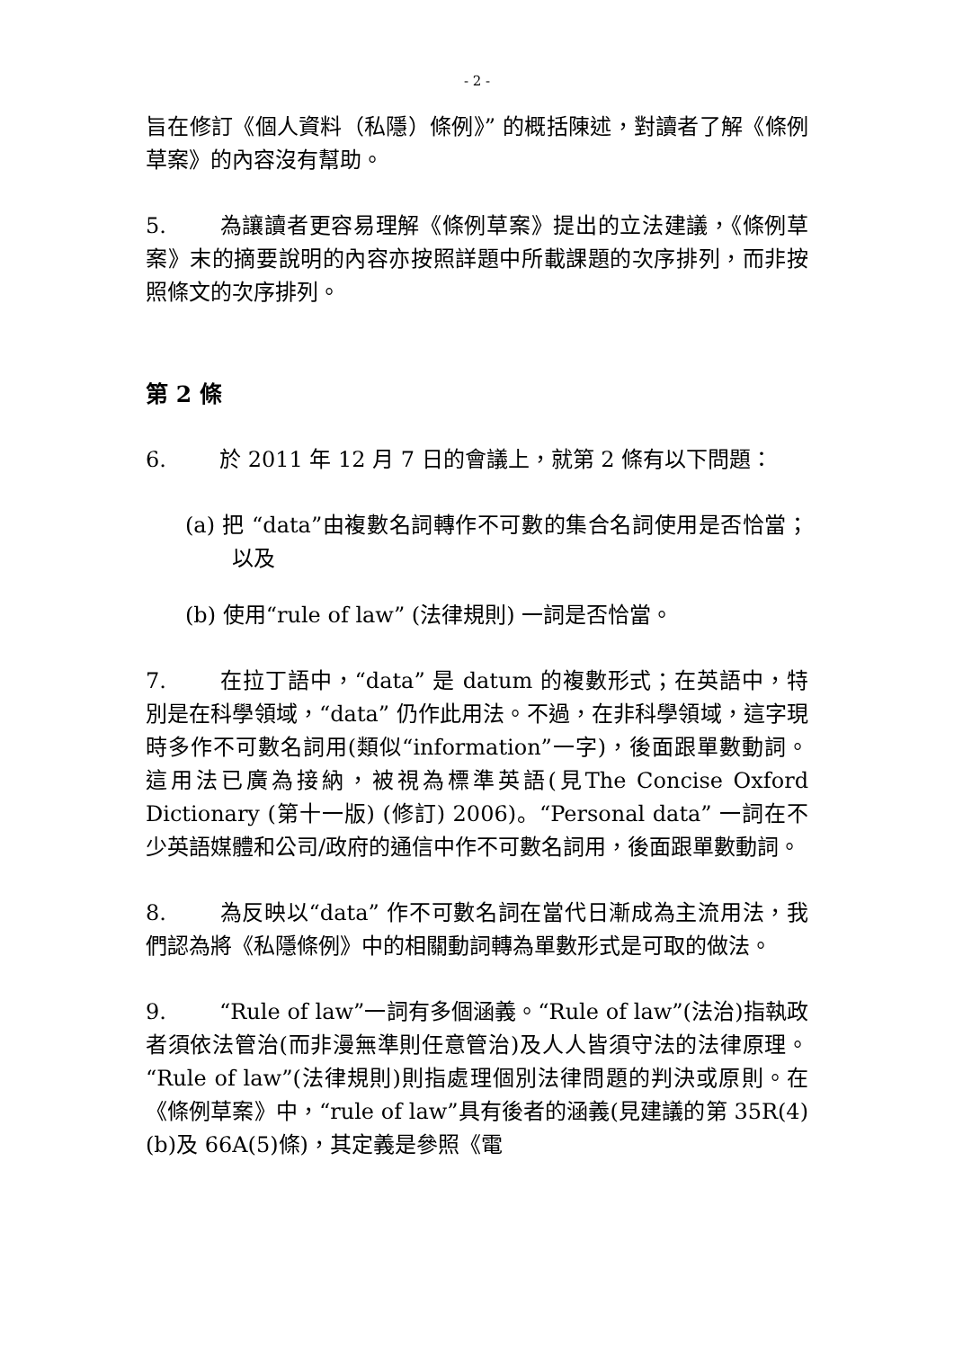- 2 -
旨在修訂《個人資料（私隱）條例》” 的概括陳述，對讀者了解《條例草案》的內容沒有幫助。
5. 為讓讀者更容易理解《條例草案》提出的立法建議，《條例草案》末的摘要說明的內容亦按照詳題中所載課題的次序排列，而非按照條文的次序排列。
第 2 條
6. 於 2011 年 12 月 7 日的會議上，就第 2 條有以下問題：
(a) 把 “data”由複數名詞轉作不可數的集合名詞使用是否恰當；以及
(b) 使用“rule of law” (法律規則) 一詞是否恰當。
7. 在拉丁語中，“data” 是 datum 的複數形式；在英語中，特別是在科學領域，“data” 仍作此用法。不過，在非科學領域，這字現時多作不可數名詞用(類似“information”一字)，後面跟單數動詞。這用法已廣為接納，被視為標準英語(見The Concise Oxford Dictionary (第十一版) (修訂) 2006)。“Personal data” 一詞在不少英語媒體和公司/政府的通信中作不可數名詞用，後面跟單數動詞。
8. 為反映以“data” 作不可數名詞在當代日漸成為主流用法，我們認為將《私隱條例》中的相關動詞轉為單數形式是可取的做法。
9. “Rule of law”一詞有多個涵義。“Rule of law”(法治)指執政者須依法管治(而非漫無準則任意管治)及人人皆須守法的法律原理。“Rule of law”(法律規則)則指處理個別法律問題的判決或原則。在《條例草案》中，“rule of law”具有後者的涵義(見建議的第 35R(4)(b)及 66A(5)條)，其定義是參照《電